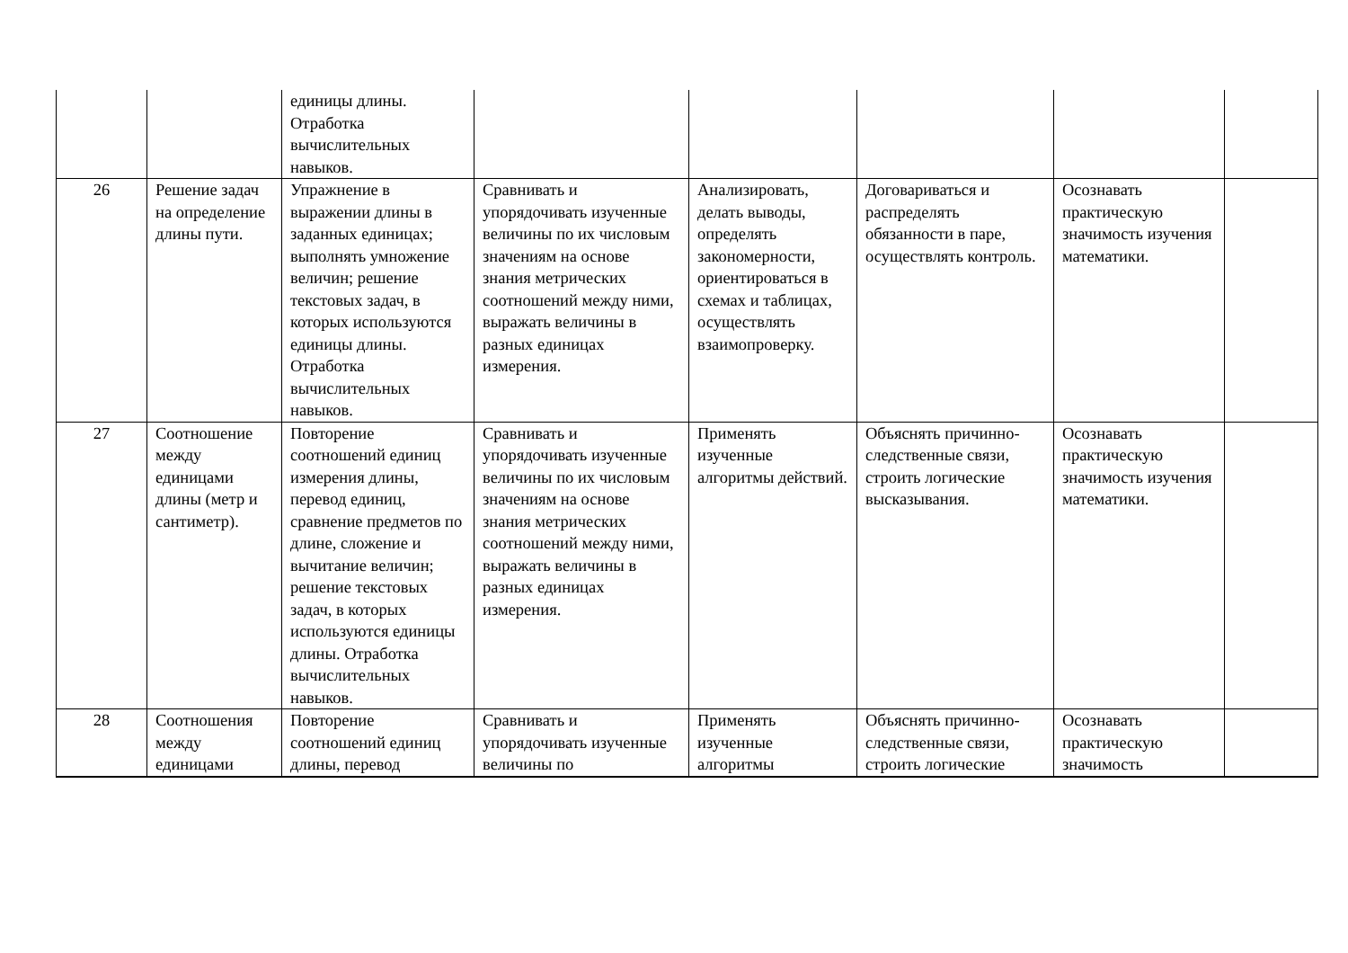| | | единицы длины. Отработка вычислительных навыков. | | | | | |
| 26 | Решение задач на определение длины пути. | Упражнение в выражении длины в заданных единицах; выполнять умножение величин; решение текстовых задач, в которых используются единицы длины. Отработка вычислительных навыков. | Сравнивать и упорядочивать изученные величины по их числовым значениям на основе знания метрических соотношений между ними, выражать величины в разных единицах измерения. | Анализировать, делать выводы, определять закономерности, ориентироваться в схемах и таблицах, осуществлять взаимопроверку. | Договариваться и распределять обязанности в паре, осуществлять контроль. | Осознавать практическую значимость изучения математики. | |
| 27 | Соотношение между единицами длины (метр и сантиметр). | Повторение соотношений единиц измерения длины, перевод единиц, сравнение предметов по длине, сложение и вычитание величин; решение текстовых задач, в которых используются единицы длины. Отработка вычислительных навыков. | Сравнивать и упорядочивать изученные величины по их числовым значениям на основе знания метрических соотношений между ними, выражать величины в разных единицах измерения. | Применять изученные алгоритмы действий. | Объяснять причинно-следственные связи, строить логические высказывания. | Осознавать практическую значимость изучения математики. | |
| 28 | Соотношения между единицами | Повторение соотношений единиц длины, перевод | Сравнивать и упорядочивать изученные величины по | Применять изученные алгоритмы | Объяснять причинно-следственные связи, строить логические | Осознавать практическую значимость | |